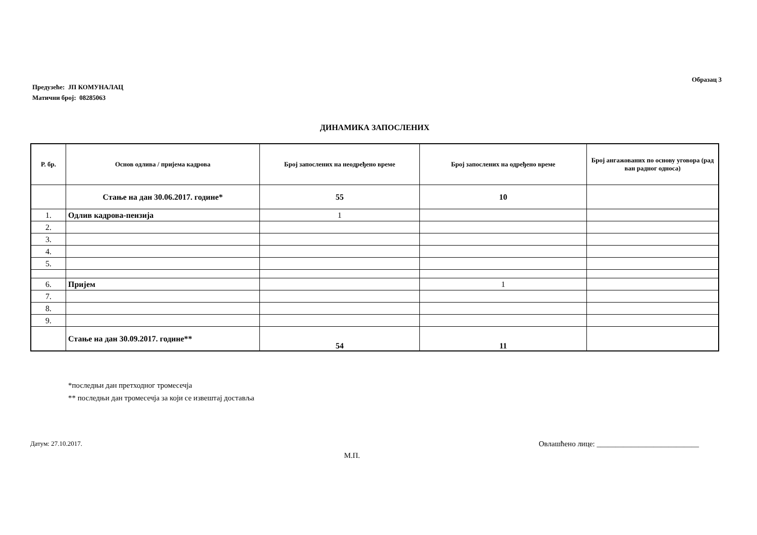Образац 3
Предузеће: ЈП КОМУНАЛАЦ
Матични број: 08285063
ДИНАМИКА ЗАПОСЛЕНИХ
| Р. бр. | Основ одлива / пријема кадрова | Број запослених на неодређено време | Број запослених на одређено време | Број ангажованих по основу уговора (рад ван радног односа) |
| --- | --- | --- | --- | --- |
| | Стање на дан 30.06.2017. године* | 55 | 10 | |
| 1. | Одлив кадрова-пензија | 1 | | |
| 2. | | | | |
| 3. | | | | |
| 4. | | | | |
| 5. | | | | |
| 6. | Пријем | | 1 | |
| 7. | | | | |
| 8. | | | | |
| 9. | | | | |
| | Стање на дан 30.09.2017. године** | 54 | 11 | |
*последњи дан претходног тромесечја
** последњи дан тромесечја за који се извештај доставља
Датум: 27.10.2017. Овлашћено лице: ___________________________
М.П.